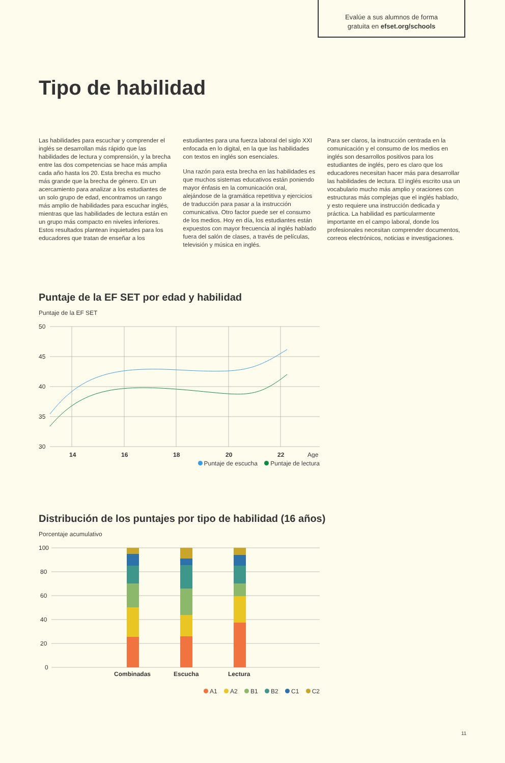Evalúe a sus alumnos de forma
gratuita en efset.org/schools
Tipo de habilidad
Las habilidades para escuchar y comprender el inglés se desarrollan más rápido que las habilidades de lectura y comprensión, y la brecha entre las dos competencias se hace más amplia cada año hasta los 20. Esta brecha es mucho más grande que la brecha de género. En un acercamiento para analizar a los estudiantes de un solo grupo de edad, encontramos un rango más amplio de habilidades para escuchar inglés, mientras que las habilidades de lectura están en un grupo más compacto en niveles inferiores. Estos resultados plantean inquietudes para los educadores que tratan de enseñar a los
estudiantes para una fuerza laboral del siglo XXI enfocada en lo digital, en la que las habilidades con textos en inglés son esenciales.
Una razón para esta brecha en las habilidades es que muchos sistemas educativos están poniendo mayor énfasis en la comunicación oral, alejándose de la gramática repetitiva y ejercicios de traducción para pasar a la instrucción comunicativa. Otro factor puede ser el consumo de los medios. Hoy en día, los estudiantes están expuestos con mayor frecuencia al inglés hablado fuera del salón de clases, a través de películas, televisión y música en inglés.
Para ser claros, la instrucción centrada en la comunicación y el consumo de los medios en inglés son desarrollos positivos para los estudiantes de inglés, pero es claro que los educadores necesitan hacer más para desarrollar las habilidades de lectura. El inglés escrito usa un vocabulario mucho más amplio y oraciones con estructuras más complejas que el inglés hablado, y esto requiere una instrucción dedicada y práctica. La habilidad es particularmente importante en el campo laboral, donde los profesionales necesitan comprender documentos, correos electrónicos, noticias e investigaciones.
Puntaje de la EF SET por edad y habilidad
Puntaje de la EF SET
50
45
40
35
30
14
16
18
20
22
Age
Puntaje de escucha Puntaje de lectura
Distribución de los puntajes por tipo de habilidad (16 años)
Porcentaje acumulativo
100
80
60
40
20
0
Combinadas
Escucha
Lectura
A1 A2 B1 B2 C1 C2
11